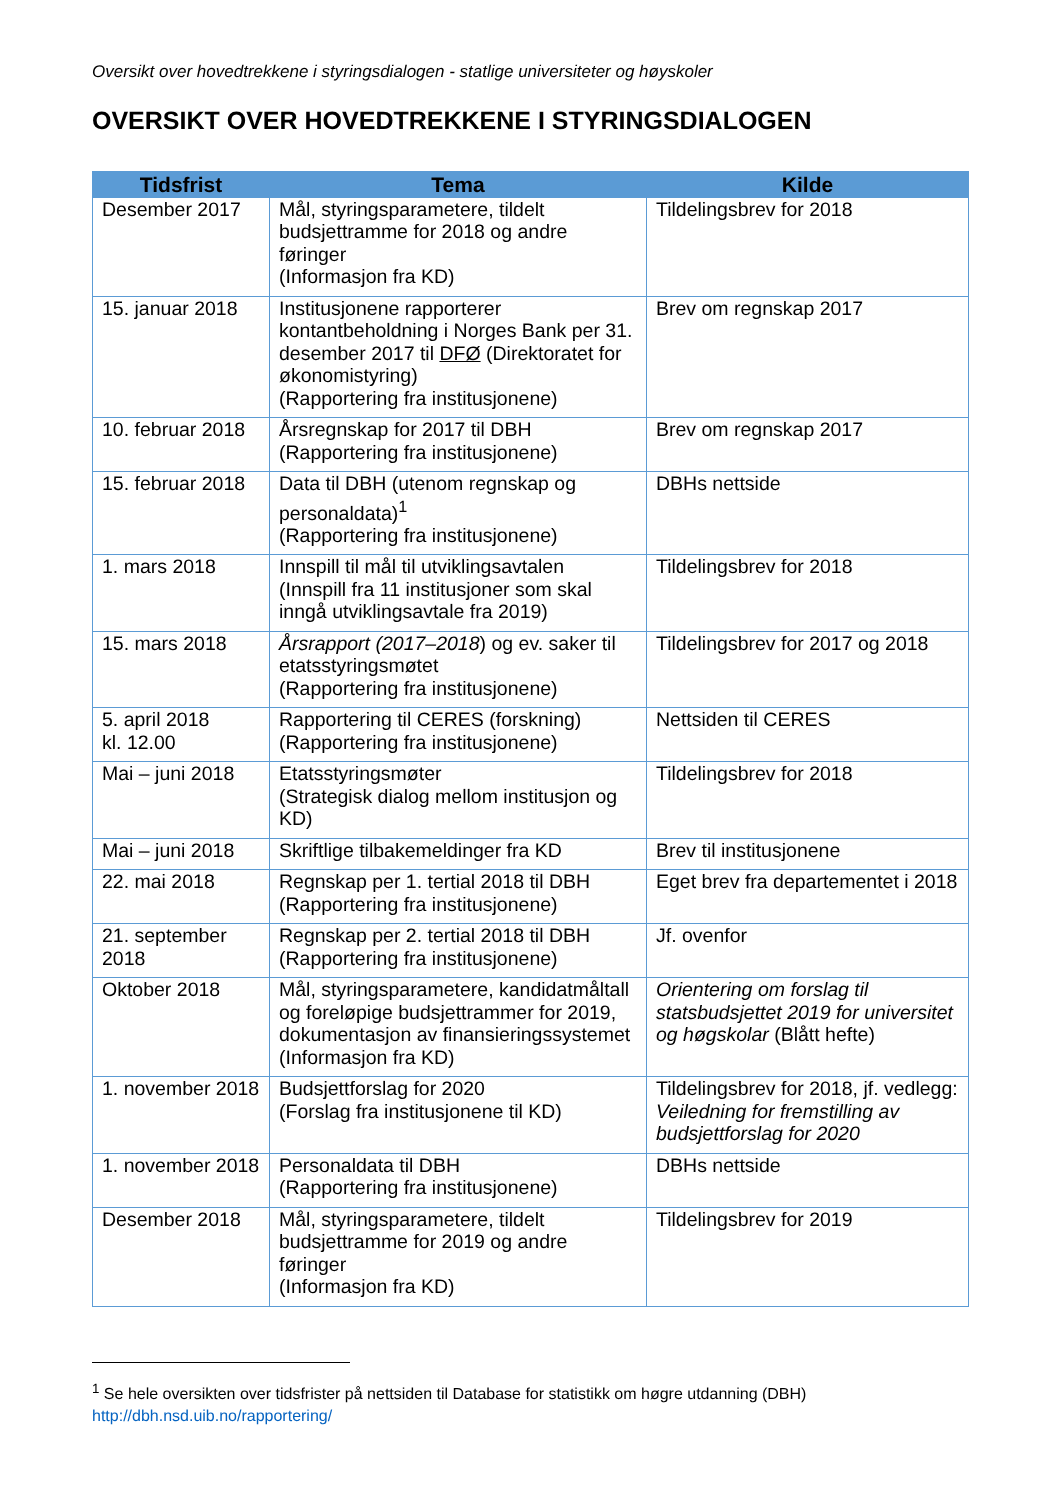Oversikt over hovedtrekkene i styringsdialogen - statlige universiteter og høyskoler
OVERSIKT OVER HOVEDTREKKENE I STYRINGSDIALOGEN
| Tidsfrist | Tema | Kilde |
| --- | --- | --- |
| Desember 2017 | Mål, styringsparametere, tildelt budsjettramme for 2018 og andre føringer (Informasjon fra KD) | Tildelingsbrev for 2018 |
| 15. januar 2018 | Institusjonene rapporterer kontantbeholdning i Norges Bank per 31. desember 2017 til DFØ (Direktoratet for økonomistyring) (Rapportering fra institusjonene) | Brev om regnskap 2017 |
| 10. februar 2018 | Årsregnskap for 2017 til DBH (Rapportering fra institusjonene) | Brev om regnskap 2017 |
| 15. februar 2018 | Data til DBH (utenom regnskap og personaldata)<sup>1</sup> (Rapportering fra institusjonene) | DBHs nettside |
| 1. mars 2018 | Innspill til mål til utviklingsavtalen (Innspill fra 11 institusjoner som skal inngå utviklingsavtale fra 2019) | Tildelingsbrev for 2018 |
| 15. mars 2018 | Årsrapport (2017–2018 ) og ev. saker til etatsstyringsmøtet (Rapportering fra institusjonene) | Tildelingsbrev for 2017 og 2018 |
| 5. april 2018 kl. 12.00 | Rapportering til CERES (forskning) (Rapportering fra institusjonene) | Nettsiden til CERES |
| Mai – juni 2018 | Etatsstyringsmøter (Strategisk dialog mellom institusjon og KD) | Tildelingsbrev for 2018 |
| Mai – juni 2018 | Skriftlige tilbakemeldinger fra KD | Brev til institusjonene |
| 22. mai 2018 | Regnskap per 1. tertial 2018 til DBH (Rapportering fra institusjonene) | Eget brev fra departementet i 2018 |
| 21. september 2018 | Regnskap per 2. tertial 2018 til DBH (Rapportering fra institusjonene) | Jf. ovenfor |
| Oktober 2018 | Mål, styringsparametere, kandidatmåltall og foreløpige budsjettrammer for 2019, dokumentasjon av finansieringssystemet (Informasjon fra KD) | Orientering om forslag til statsbudsjettet 2019 for universitet og høgskolar (Blått hefte) |
| 1. november 2018 | Budsjettforslag for 2020 (Forslag fra institusjonene til KD) | Tildelingsbrev for 2018, jf. vedlegg: Veiledning for fremstilling av budsjettforslag for 2020 |
| 1. november 2018 | Personaldata til DBH (Rapportering fra institusjonene) | DBHs nettside |
| Desember 2018 | Mål, styringsparametere, tildelt budsjettramme for 2019 og andre føringer (Informasjon fra KD) | Tildelingsbrev for 2019 |
<sup>1</sup> Se hele oversikten over tidsfrister på nettsiden til Database for statistikk om høgre utdanning (DBH)
http://dbh.nsd.uib.no/rapportering/